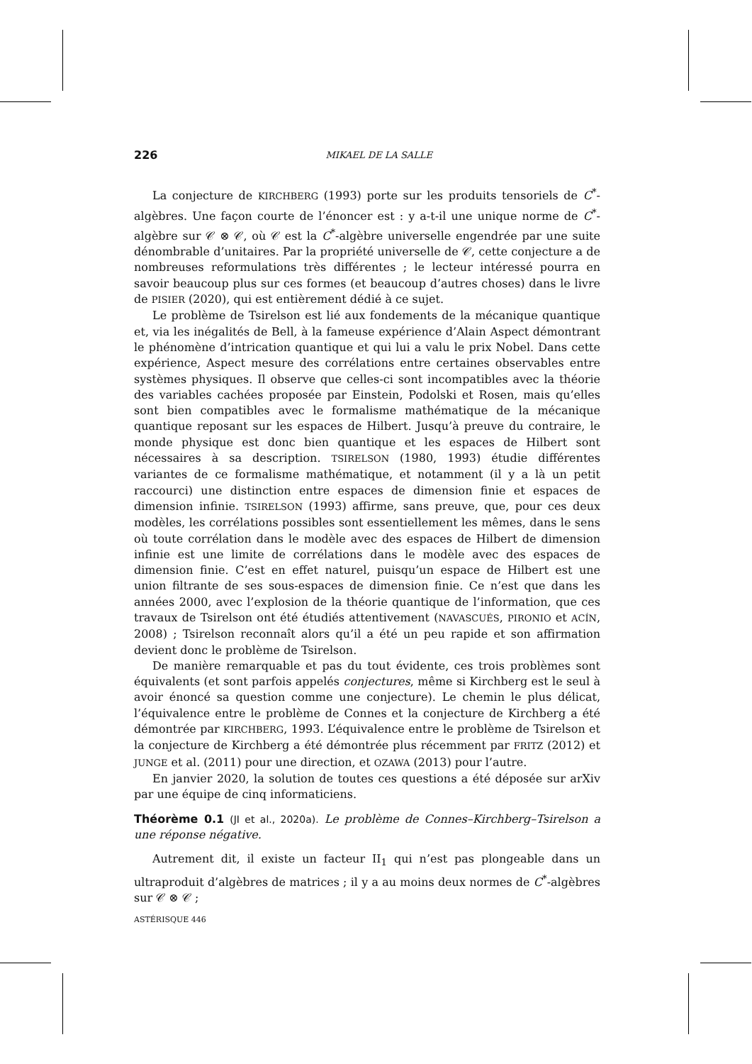226 MIKAEL DE LA SALLE
La conjecture de KIRCHBERG (1993) porte sur les produits tensoriels de C<sup>*</sup>-algèbres. Une façon courte de l’énoncer est : y a-t-il une unique norme de C<sup>*</sup>-algèbre sur 𝒞 ⊗ 𝒞, où 𝒞 est la C<sup>*</sup>-algèbre universelle engendrée par une suite dénombrable d’unitaires. Par la propriété universelle de 𝒞, cette conjecture a de nombreuses reformulations très différentes ; le lecteur intéressé pourra en savoir beaucoup plus sur ces formes (et beaucoup d’autres choses) dans le livre de PISIER (2020), qui est entièrement dédié à ce sujet.
Le problème de Tsirelson est lié aux fondements de la mécanique quantique et, via les inégalités de Bell, à la fameuse expérience d’Alain Aspect démontrant le phénomène d’intrication quantique et qui lui a valu le prix Nobel. Dans cette expérience, Aspect mesure des corrélations entre certaines observables entre systèmes physiques. Il observe que celles-ci sont incompatibles avec la théorie des variables cachées proposée par Einstein, Podolski et Rosen, mais qu’elles sont bien compatibles avec le formalisme mathématique de la mécanique quantique reposant sur les espaces de Hilbert. Jusqu’à preuve du contraire, le monde physique est donc bien quantique et les espaces de Hilbert sont nécessaires à sa description. TSIRELSON (1980, 1993) étudie différentes variantes de ce formalisme mathématique, et notamment (il y a là un petit raccourci) une distinction entre espaces de dimension finie et espaces de dimension infinie. TSIRELSON (1993) affirme, sans preuve, que, pour ces deux modèles, les corrélations possibles sont essentiellement les mêmes, dans le sens où toute corrélation dans le modèle avec des espaces de Hilbert de dimension infinie est une limite de corrélations dans le modèle avec des espaces de dimension finie. C’est en effet naturel, puisqu’un espace de Hilbert est une union filtrante de ses sous-espaces de dimension finie. Ce n’est que dans les années 2000, avec l’explosion de la théorie quantique de l’information, que ces travaux de Tsirelson ont été étudiés attentivement (NAVASCUÉS, PIRONIO et ACÍN, 2008) ; Tsirelson reconnaît alors qu’il a été un peu rapide et son affirmation devient donc le problème de Tsirelson.
De manière remarquable et pas du tout évidente, ces trois problèmes sont équivalents (et sont parfois appelés conjectures, même si Kirchberg est le seul à avoir énoncé sa question comme une conjecture). Le chemin le plus délicat, l’équivalence entre le problème de Connes et la conjecture de Kirchberg a été démontrée par KIRCHBERG, 1993. L’équivalence entre le problème de Tsirelson et la conjecture de Kirchberg a été démontrée plus récemment par FRITZ (2012) et JUNGE et al. (2011) pour une direction, et OZAWA (2013) pour l’autre.
En janvier 2020, la solution de toutes ces questions a été déposée sur arXiv par une équipe de cinq informaticiens.
Théorème 0.1 (JI et al., 2020a). Le problème de Connes–Kirchberg–Tsirelson a une réponse négative.
Autrement dit, il existe un facteur II<sub>1</sub> qui n’est pas plongeable dans un ultraproduit d’algèbres de matrices ; il y a au moins deux normes de C<sup>*</sup>-algèbres sur 𝒞 ⊗ 𝒞 ;
ASTÉRISQUE 446